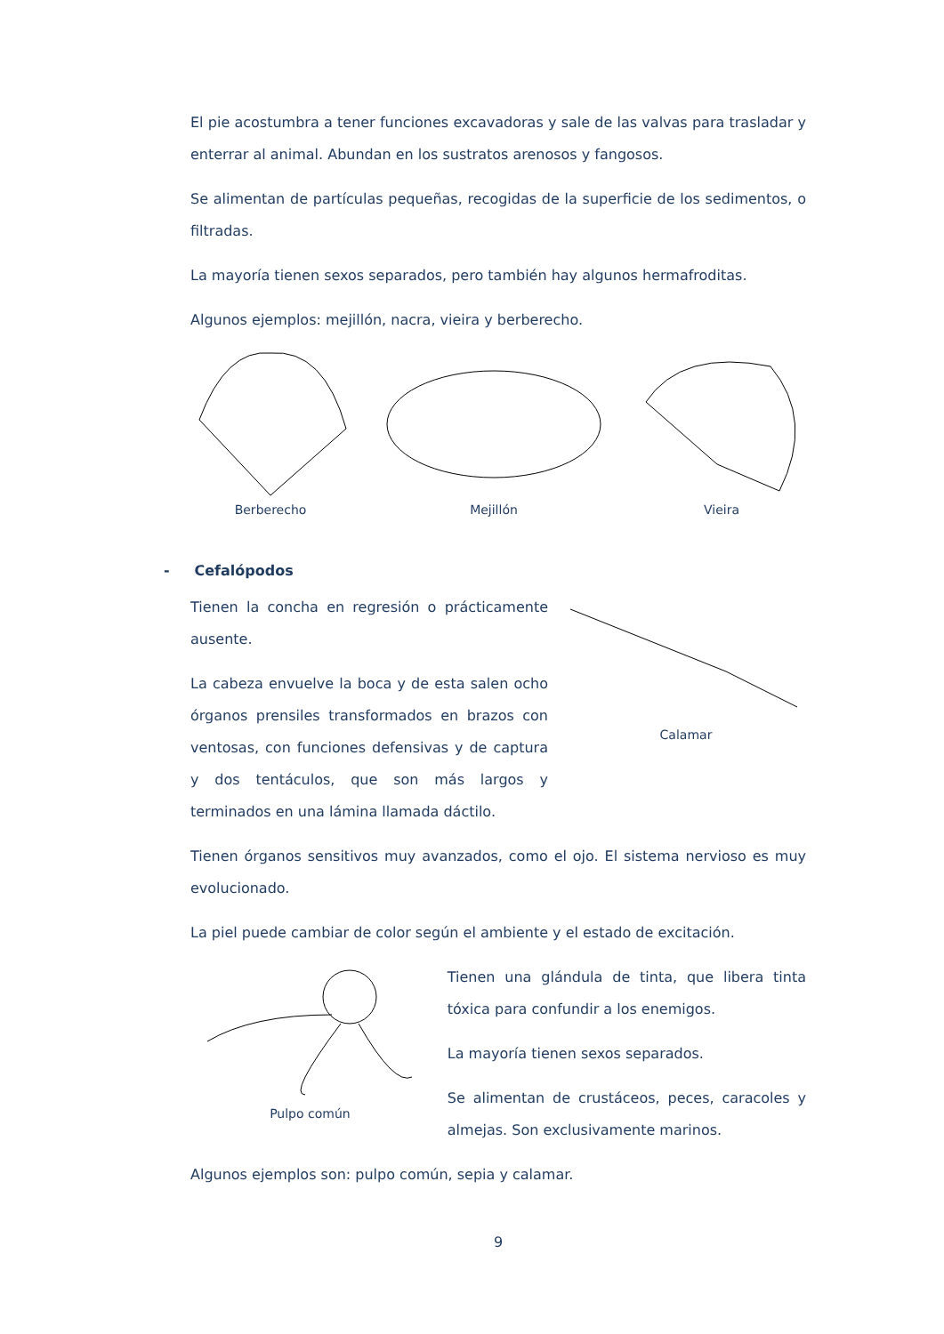El pie acostumbra a tener funciones excavadoras y sale de las valvas para trasladar y enterrar al animal. Abundan en los sustratos arenosos y fangosos.
Se alimentan de partículas pequeñas, recogidas de la superficie de los sedimentos, o filtradas.
La mayoría tienen sexos separados, pero también hay algunos hermafroditas.
Algunos ejemplos: mejillón, nacra, vieira y berberecho.
Berberecho Mejillón Vieira
- Cefalópodos
Tienen la concha en regresión o prácticamente ausente.
La cabeza envuelve la boca y de esta salen ocho órganos prensiles transformados en brazos con ventosas, con funciones defensivas y de captura y dos tentáculos, que son más largos y terminados en una lámina llamada dáctilo.
Calamar
Tienen órganos sensitivos muy avanzados, como el ojo. El sistema nervioso es muy evolucionado.
La piel puede cambiar de color según el ambiente y el estado de excitación.
Pulpo común
Tienen una glándula de tinta, que libera tinta tóxica para confundir a los enemigos.
La mayoría tienen sexos separados.
Se alimentan de crustáceos, peces, caracoles y almejas. Son exclusivamente marinos.
Algunos ejemplos son: pulpo común, sepia y calamar.
9